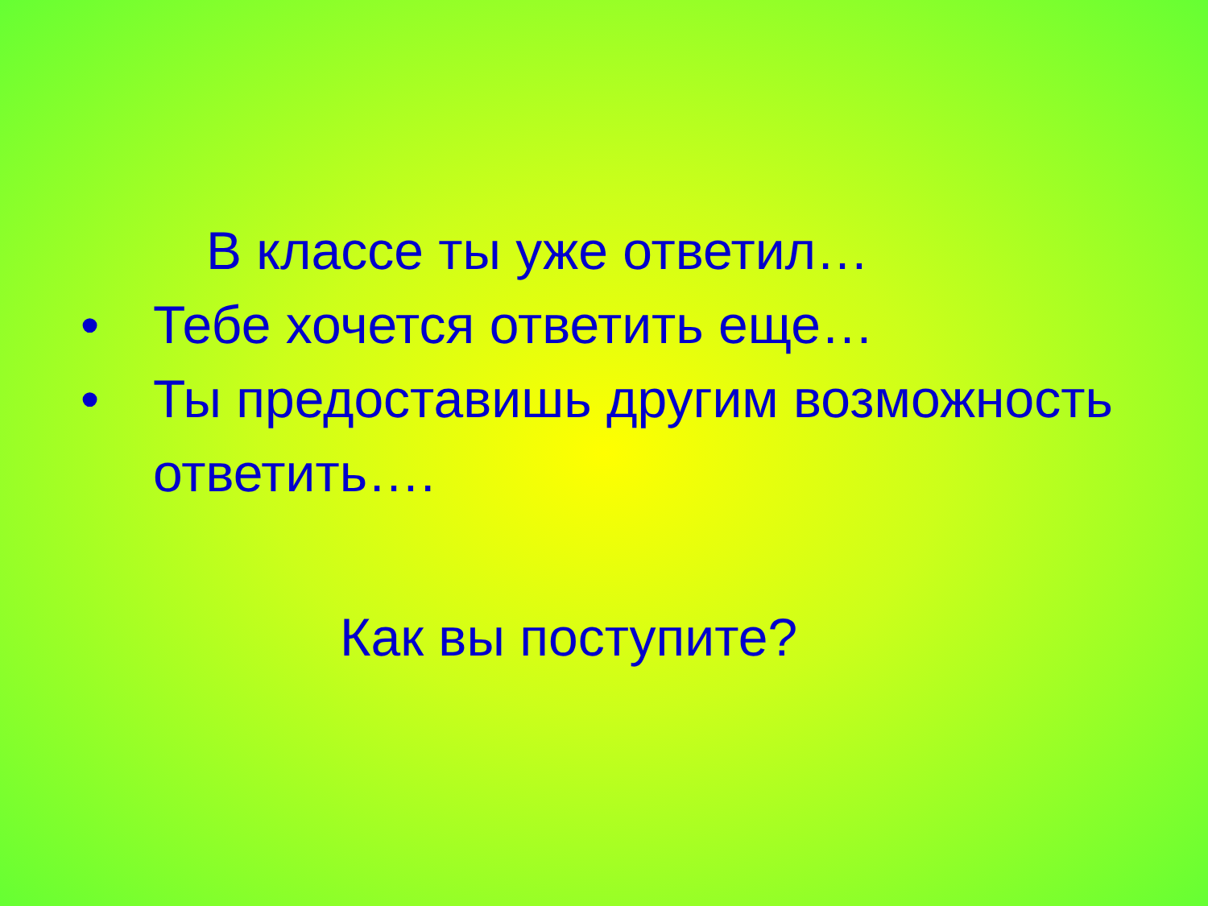В классе ты уже ответил…
• Тебе хочется ответить еще…
• Ты предоставишь другим возможность ответить….
Как вы поступите?